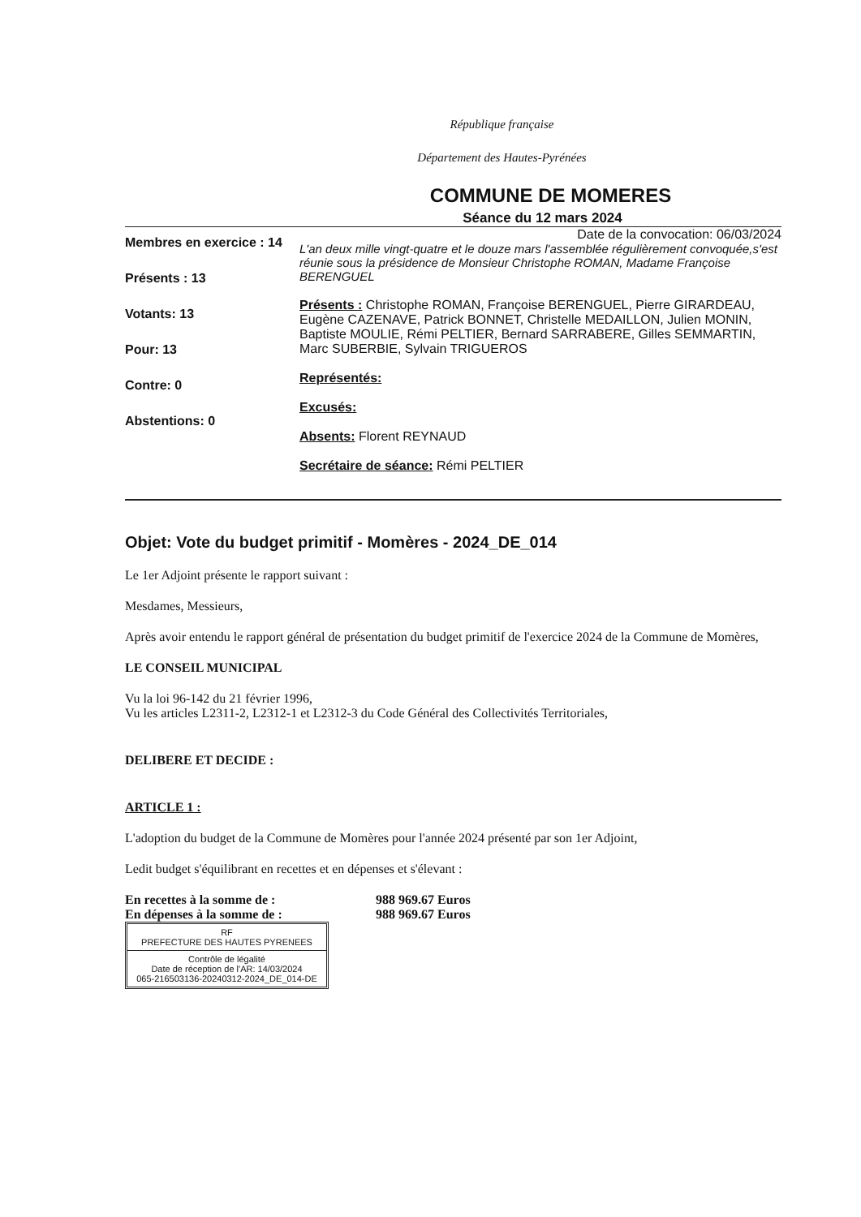République française
Département des Hautes-Pyrénées
COMMUNE DE MOMERES
Séance du 12 mars 2024
Membres en exercice : 14
Présents : 13
Votants: 13
Pour: 13
Contre: 0
Abstentions: 0
Date de la convocation: 06/03/2024
L'an deux mille vingt-quatre et le douze mars l'assemblée régulièrement convoquée,s'est réunie sous la présidence de Monsieur Christophe ROMAN, Madame Françoise BERENGUEL
Présents : Christophe ROMAN, Françoise BERENGUEL, Pierre GIRARDEAU, Eugène CAZENAVE, Patrick BONNET, Christelle MEDAILLON, Julien MONIN, Baptiste MOULIE, Rémi PELTIER, Bernard SARRABERE, Gilles SEMMARTIN, Marc SUBERBIE, Sylvain TRIGUEROS
Représentés:
Excusés:
Absents: Florent REYNAUD
Secrétaire de séance: Rémi PELTIER
Objet: Vote du budget primitif - Momères - 2024_DE_014
Le 1er Adjoint présente le rapport suivant :
Mesdames, Messieurs,
Après avoir entendu le rapport général de présentation du budget primitif de l'exercice 2024 de la Commune de Momères,
LE CONSEIL MUNICIPAL
Vu la loi 96-142 du 21 février 1996,
Vu les articles L2311-2, L2312-1 et L2312-3 du Code Général des Collectivités Territoriales,
DELIBERE ET DECIDE :
ARTICLE 1 :
L'adoption du budget de la Commune de Momères pour l'année 2024 présenté par son 1er Adjoint,
Ledit budget s'équilibrant en recettes et en dépenses et s'élevant :
En recettes à la somme de : 988 969.67 Euros
En dépenses à la somme de : 988 969.67 Euros
RF
PREFECTURE DES HAUTES PYRENEES
Contrôle de légalité
Date de réception de l'AR: 14/03/2024
065-216503136-20240312-2024_DE_014-DE